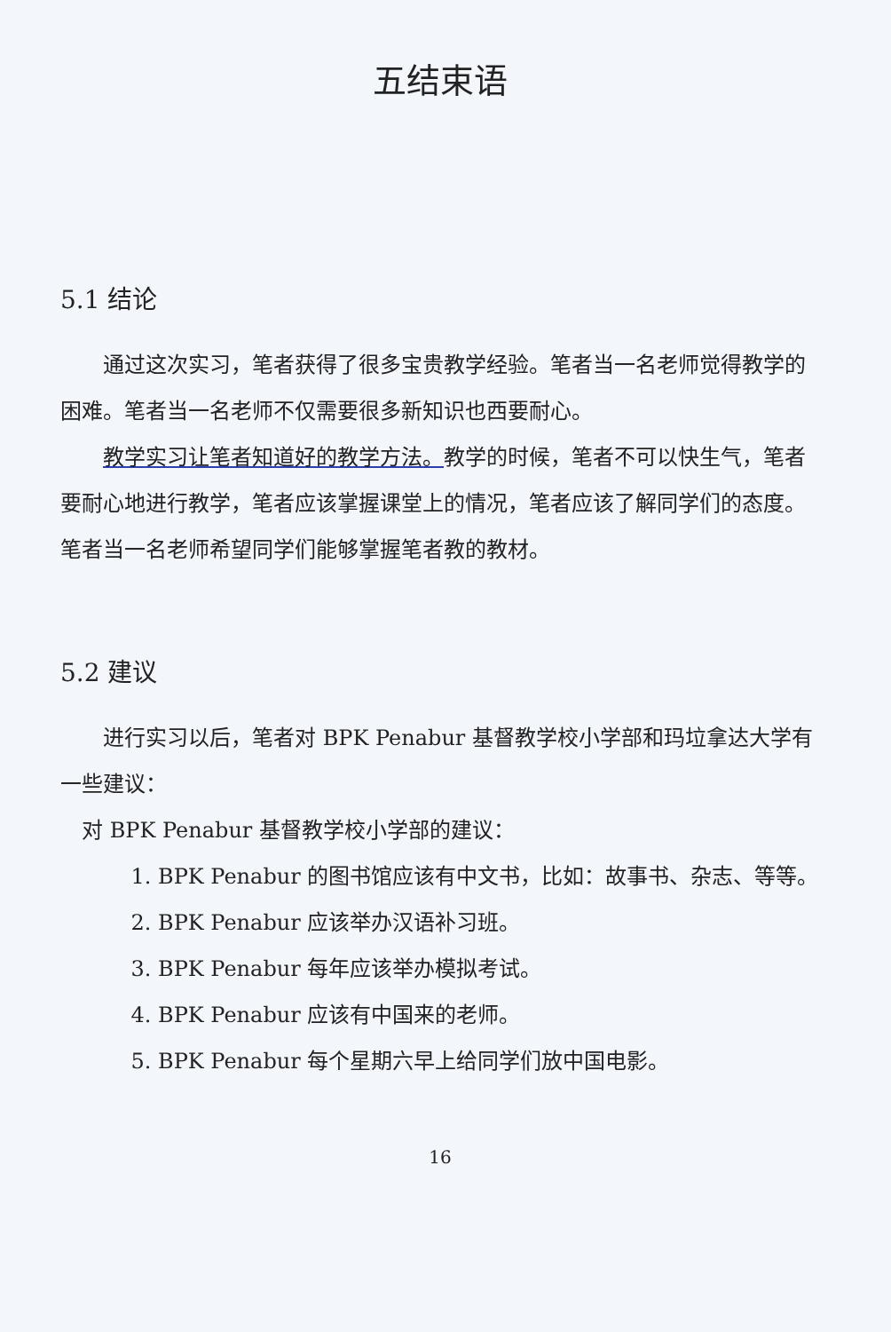五结束语
5.1 结论
通过这次实习，笔者获得了很多宝贵教学经验。笔者当一名老师觉得教学的困难。笔者当一名老师不仅需要很多新知识也西要耐心。
教学实习让笔者知道好的教学方法。教学的时候，笔者不可以快生气，笔者要耐心地进行教学，笔者应该掌握课堂上的情况，笔者应该了解同学们的态度。笔者当一名老师希望同学们能够掌握笔者教的教材。
5.2 建议
进行实习以后，笔者对 BPK Penabur 基督教学校小学部和玛垃拿达大学有一些建议：
对 BPK Penabur 基督教学校小学部的建议：
1. BPK Penabur 的图书馆应该有中文书，比如：故事书、杂志、等等。
2. BPK Penabur 应该举办汉语补习班。
3. BPK Penabur 每年应该举办模拟考试。
4. BPK Penabur 应该有中国来的老师。
5. BPK Penabur 每个星期六早上给同学们放中国电影。
16